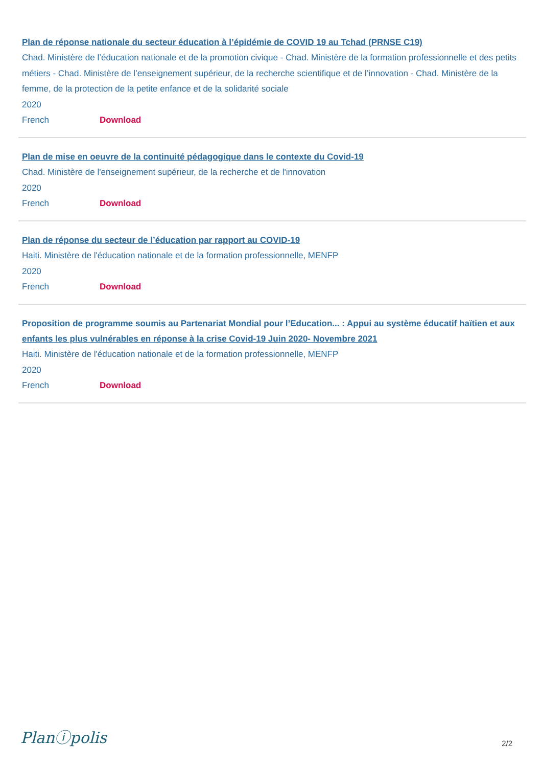Plan de réponse nationale du secteur éducation à l’épidémie de COVID 19 au Tchad (PRNSE C19)
Chad. Ministère de l’éducation nationale et de la promotion civique - Chad. Ministère de la formation professionnelle et des petits métiers - Chad. Ministère de l’enseignement supérieur, de la recherche scientifique et de l’innovation - Chad. Ministère de la femme, de la protection de la petite enfance et de la solidarité sociale
2020
French Download
Plan de mise en oeuvre de la continuité pédagogique dans le contexte du Covid-19
Chad. Ministère de l'enseignement supérieur, de la recherche et de l'innovation
2020
French Download
Plan de réponse du secteur de l’éducation par rapport au COVID-19
Haiti. Ministère de l'éducation nationale et de la formation professionnelle, MENFP
2020
French Download
Proposition de programme soumis au Partenariat Mondial pour l’Education... : Appui au système éducatif haïtien et aux enfants les plus vulnérables en réponse à la crise Covid-19 Juin 2020- Novembre 2021
Haiti. Ministère de l'éducation nationale et de la formation professionnelle, MENFP
2020
French Download
Planⓘpolis
2/2